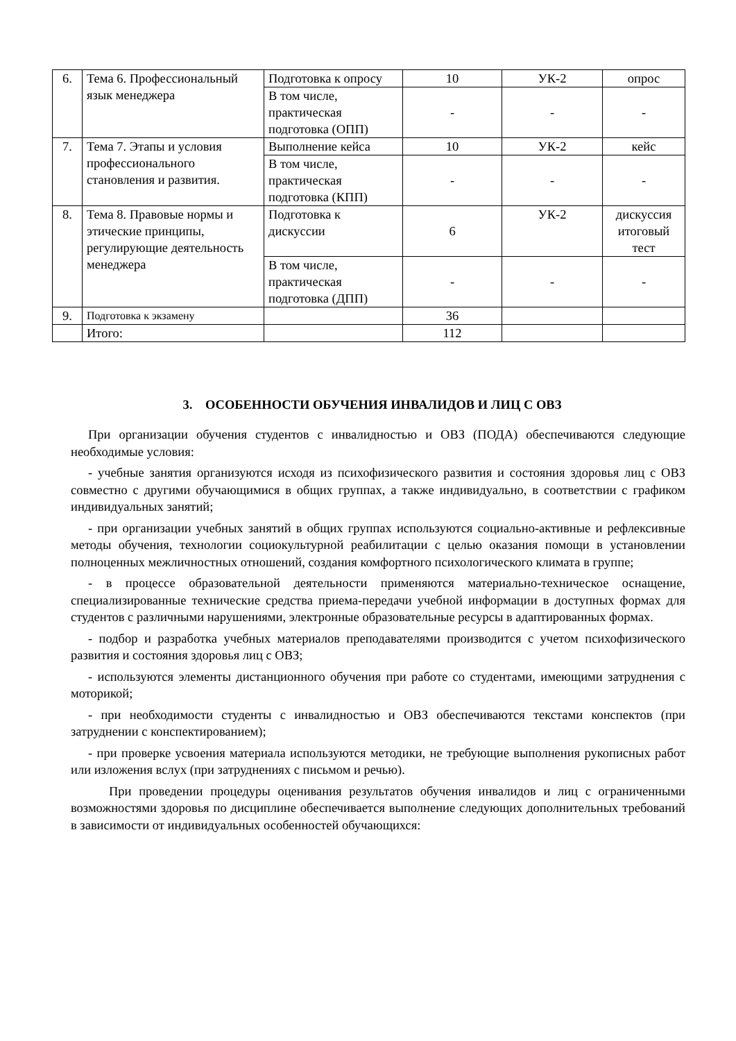| 6. | Тема 6. Профессиональный язык менеджера | Подготовка к опросу | 10 | УК-2 | опрос |
| | | В том числе, практическая подготовка (ОПП) | - | - | - |
| 7. | Тема 7. Этапы и условия профессионального становления и развития. | Выполнение кейса | 10 | УК-2 | кейс |
| | | В том числе, практическая подготовка (КПП) | - | - | - |
| 8. | Тема 8. Правовые нормы и этические принципы, регулирующие деятельность менеджера | Подготовка к дискуссии | 6 | УК-2 | дискуссия итоговый тест |
| | | В том числе, практическая подготовка (ДПП) | - | - | - |
| 9. | Подготовка к экзамену | | 36 | | |
| | Итого: | | 112 | | |
3. ОСОБЕННОСТИ ОБУЧЕНИЯ ИНВАЛИДОВ И ЛИЦ С ОВЗ
При организации обучения студентов с инвалидностью и ОВЗ (ПОДА) обеспечиваются следующие необходимые условия:
- учебные занятия организуются исходя из психофизического развития и состояния здоровья лиц с ОВЗ совместно с другими обучающимися в общих группах, а также индивидуально, в соответствии с графиком индивидуальных занятий;
- при организации учебных занятий в общих группах используются социально-активные и рефлексивные методы обучения, технологии социокультурной реабилитации с целью оказания помощи в установлении полноценных межличностных отношений, создания комфортного психологического климата в группе;
- в процессе образовательной деятельности применяются материально-техническое оснащение, специализированные технические средства приема-передачи учебной информации в доступных формах для студентов с различными нарушениями, электронные образовательные ресурсы в адаптированных формах.
- подбор и разработка учебных материалов преподавателями производится с учетом психофизического развития и состояния здоровья лиц с ОВЗ;
- используются элементы дистанционного обучения при работе со студентами, имеющими затруднения с моторикой;
- при необходимости студенты с инвалидностью и ОВЗ обеспечиваются текстами конспектов (при затруднении с конспектированием);
- при проверке усвоения материала используются методики, не требующие выполнения рукописных работ или изложения вслух (при затруднениях с письмом и речью).
При проведении процедуры оценивания результатов обучения инвалидов и лиц с ограниченными возможностями здоровья по дисциплине обеспечивается выполнение следующих дополнительных требований в зависимости от индивидуальных особенностей обучающихся: